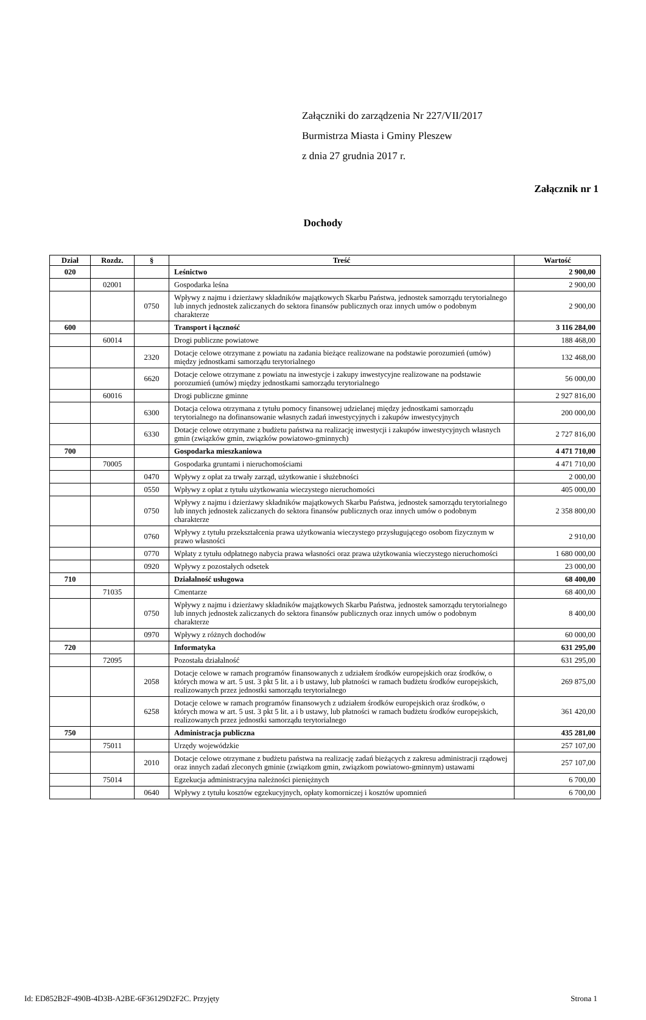Załączniki do zarządzenia Nr 227/VII/2017
Burmistrza Miasta i Gminy Pleszew
z dnia 27 grudnia 2017 r.
Załącznik nr 1
Dochody
| Dział | Rozdz. | § | Treść | Wartość |
| --- | --- | --- | --- | --- |
| 020 | | | Leśnictwo | 2 900,00 |
| | 02001 | | Gospodarka leśna | 2 900,00 |
| | | 0750 | Wpływy z najmu i dzierżawy składników majątkowych Skarbu Państwa, jednostek samorządu terytorialnego lub innych jednostek zaliczanych do sektora finansów publicznych oraz innych umów o podobnym charakterze | 2 900,00 |
| 600 | | | Transport i łączność | 3 116 284,00 |
| | 60014 | | Drogi publiczne powiatowe | 188 468,00 |
| | | 2320 | Dotacje celowe otrzymane z powiatu na zadania bieżące realizowane na podstawie porozumień (umów) między jednostkami samorządu terytorialnego | 132 468,00 |
| | | 6620 | Dotacje celowe otrzymane z powiatu na inwestycje i zakupy inwestycyjne realizowane na podstawie porozumień (umów) między jednostkami samorządu terytorialnego | 56 000,00 |
| | 60016 | | Drogi publiczne gminne | 2 927 816,00 |
| | | 6300 | Dotacja celowa otrzymana z tytułu pomocy finansowej udzielanej między jednostkami samorządu terytorialnego na dofinansowanie własnych zadań inwestycyjnych i zakupów inwestycyjnych | 200 000,00 |
| | | 6330 | Dotacje celowe otrzymane z budżetu państwa na realizację inwestycji i zakupów inwestycyjnych własnych gmin (związków gmin, związków powiatowo-gminnych) | 2 727 816,00 |
| 700 | | | Gospodarka mieszkaniowa | 4 471 710,00 |
| | 70005 | | Gospodarka gruntami i nieruchomościami | 4 471 710,00 |
| | | 0470 | Wpływy z opłat za trwały zarząd, użytkowanie i służebności | 2 000,00 |
| | | 0550 | Wpływy z opłat z tytułu użytkowania wieczystego nieruchomości | 405 000,00 |
| | | 0750 | Wpływy z najmu i dzierżawy składników majątkowych Skarbu Państwa, jednostek samorządu terytorialnego lub innych jednostek zaliczanych do sektora finansów publicznych oraz innych umów o podobnym charakterze | 2 358 800,00 |
| | | 0760 | Wpływy z tytułu przekształcenia prawa użytkowania wieczystego przysługującego osobom fizycznym w prawo własności | 2 910,00 |
| | | 0770 | Wpłaty z tytułu odpłatnego nabycia prawa własności oraz prawa użytkowania wieczystego nieruchomości | 1 680 000,00 |
| | | 0920 | Wpływy z pozostałych odsetek | 23 000,00 |
| 710 | | | Działalność usługowa | 68 400,00 |
| | 71035 | | Cmentarze | 68 400,00 |
| | | 0750 | Wpływy z najmu i dzierżawy składników majątkowych Skarbu Państwa, jednostek samorządu terytorialnego lub innych jednostek zaliczanych do sektora finansów publicznych oraz innych umów o podobnym charakterze | 8 400,00 |
| | | 0970 | Wpływy z różnych dochodów | 60 000,00 |
| 720 | | | Informatyka | 631 295,00 |
| | 72095 | | Pozostała działalność | 631 295,00 |
| | | 2058 | Dotacje celowe w ramach programów finansowanych z udziałem środków europejskich oraz środków, o których mowa w art. 5 ust. 3 pkt 5 lit. a i b ustawy, lub płatności w ramach budżetu środków europejskich, realizowanych przez jednostki samorządu terytorialnego | 269 875,00 |
| | | 6258 | Dotacje celowe w ramach programów finansowych z udziałem środków europejskich oraz środków, o których mowa w art. 5 ust. 3 pkt 5 lit. a i b ustawy, lub płatności w ramach budżetu środków europejskich, realizowanych przez jednostki samorządu terytorialnego | 361 420,00 |
| 750 | | | Administracja publiczna | 435 281,00 |
| | 75011 | | Urzędy wojewódzkie | 257 107,00 |
| | | 2010 | Dotacje celowe otrzymane z budżetu państwa na realizację zadań bieżących z zakresu administracji rządowej oraz innych zadań zleconych gminie (związkom gmin, związkom powiatowo-gminnym) ustawami | 257 107,00 |
| | 75014 | | Egzekucja administracyjna należności pieniężnych | 6 700,00 |
| | | 0640 | Wpływy z tytułu kosztów egzekucyjnych, opłaty komorniczej i kosztów upomnień | 6 700,00 |
Id: ED852B2F-490B-4D3B-A2BE-6F36129D2F2C. Przyjęty Strona 1